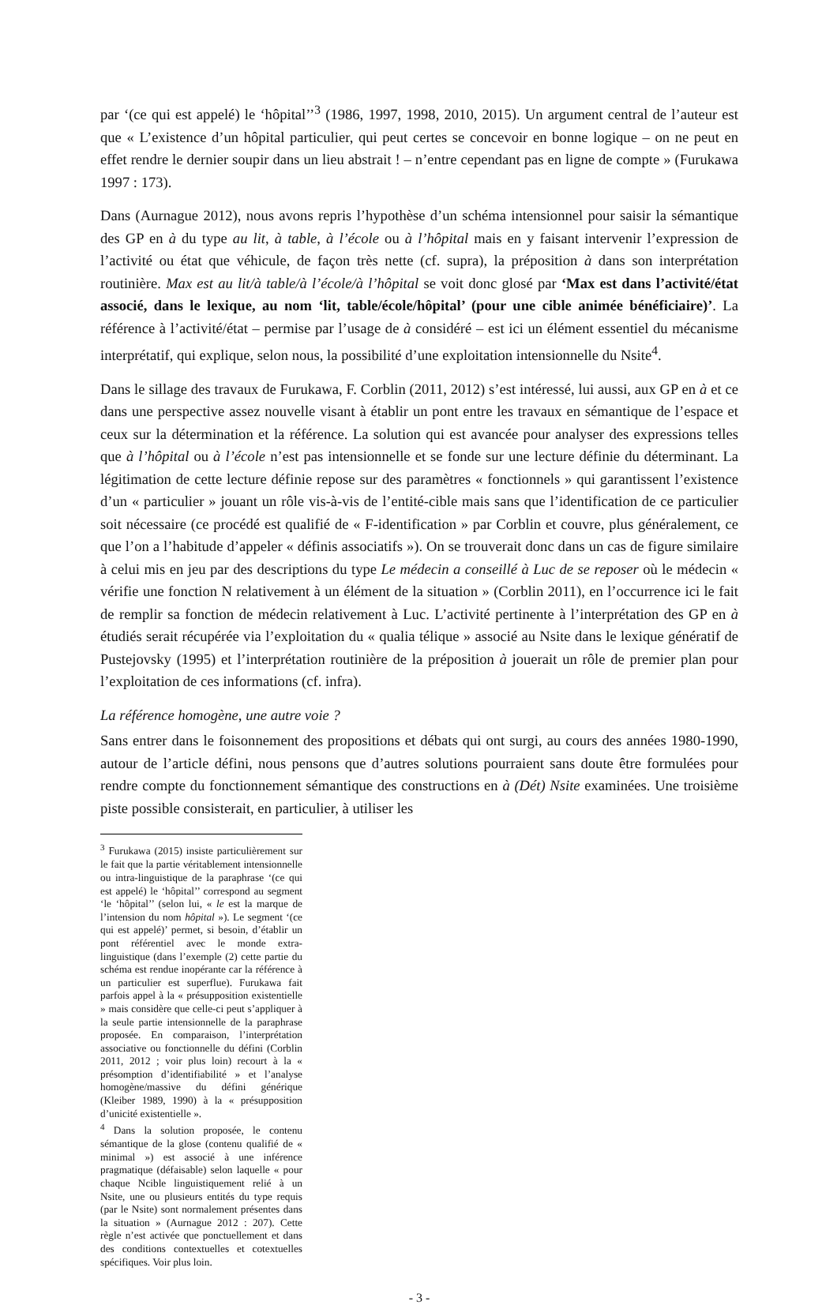par ‘(ce qui est appelé) le ‘hôpital’’<sup>3</sup> (1986, 1997, 1998, 2010, 2015). Un argument central de l’auteur est que « L’existence d’un hôpital particulier, qui peut certes se concevoir en bonne logique – on ne peut en effet rendre le dernier soupir dans un lieu abstrait ! – n’entre cependant pas en ligne de compte » (Furukawa 1997 : 173).
Dans (Aurnague 2012), nous avons repris l’hypothèse d’un schéma intensionnel pour saisir la sémantique des GP en à du type au lit, à table, à l’école ou à l’hôpital mais en y faisant intervenir l’expression de l’activité ou état que véhicule, de façon très nette (cf. supra), la préposition à dans son interprétation routinière. Max est au lit/à table/à l’école/à l’hôpital se voit donc glosé par ‘Max est dans l’activité/état associé, dans le lexique, au nom ‘lit, table/école/hôpital’ (pour une cible animée bénéficiaire)’. La référence à l’activité/état – permise par l’usage de à considéré – est ici un élément essentiel du mécanisme interprétatif, qui explique, selon nous, la possibilité d’une exploitation intensionnelle du Nsite<sup>4</sup>.
Dans le sillage des travaux de Furukawa, F. Corblin (2011, 2012) s’est intéressé, lui aussi, aux GP en à et ce dans une perspective assez nouvelle visant à établir un pont entre les travaux en sémantique de l’espace et ceux sur la détermination et la référence. La solution qui est avancée pour analyser des expressions telles que à l’hôpital ou à l’école n’est pas intensionnelle et se fonde sur une lecture définie du déterminant. La légitimation de cette lecture définie repose sur des paramètres « fonctionnels » qui garantissent l’existence d’un « particulier » jouant un rôle vis-à-vis de l’entité-cible mais sans que l’identification de ce particulier soit nécessaire (ce procédé est qualifié de « F-identification » par Corblin et couvre, plus généralement, ce que l’on a l’habitude d’appeler « définis associatifs »). On se trouverait donc dans un cas de figure similaire à celui mis en jeu par des descriptions du type Le médecin a conseillé à Luc de se reposer où le médecin « vérifie une fonction N relativement à un élément de la situation » (Corblin 2011), en l’occurrence ici le fait de remplir sa fonction de médecin relativement à Luc. L’activité pertinente à l’interprétation des GP en à étudiés serait récupérée via l’exploitation du « qualia télique » associé au Nsite dans le lexique génératif de Pustejovsky (1995) et l’interprétation routinière de la préposition à jouerait un rôle de premier plan pour l’exploitation de ces informations (cf. infra).
La référence homogène, une autre voie ?
Sans entrer dans le foisonnement des propositions et débats qui ont surgi, au cours des années 1980-1990, autour de l’article défini, nous pensons que d’autres solutions pourraient sans doute être formulées pour rendre compte du fonctionnement sémantique des constructions en à (Dét) Nsite examinées. Une troisième piste possible consisterait, en particulier, à utiliser les
<sup>3</sup> Furukawa (2015) insiste particulièrement sur le fait que la partie véritablement intensionnelle ou intra-linguistique de la paraphrase ‘(ce qui est appelé) le ‘hôpital’’ correspond au segment ‘le ‘hôpital’’ (selon lui, « le est la marque de l’intension du nom hôpital »). Le segment ‘(ce qui est appelé)’ permet, si besoin, d’établir un pont référentiel avec le monde extra-linguistique (dans l’exemple (2) cette partie du schéma est rendue inopérante car la référence à un particulier est superflue). Furukawa fait parfois appel à la « présupposition existentielle » mais considère que celle-ci peut s’appliquer à la seule partie intensionnelle de la paraphrase proposée. En comparaison, l’interprétation associative ou fonctionnelle du défini (Corblin 2011, 2012 ; voir plus loin) recourt à la « présomption d’identifiabilité » et l’analyse homogène/massive du défini générique (Kleiber 1989, 1990) à la « présupposition d’unicité existentielle ».
<sup>4</sup> Dans la solution proposée, le contenu sémantique de la glose (contenu qualifié de « minimal ») est associé à une inférence pragmatique (défaisable) selon laquelle « pour chaque Ncible linguistiquement relié à un Nsite, une ou plusieurs entités du type requis (par le Nsite) sont normalement présentes dans la situation » (Aurnague 2012 : 207). Cette règle n’est activée que ponctuellement et dans des conditions contextuelles et cotextuelles spécifiques. Voir plus loin.
- 3 -